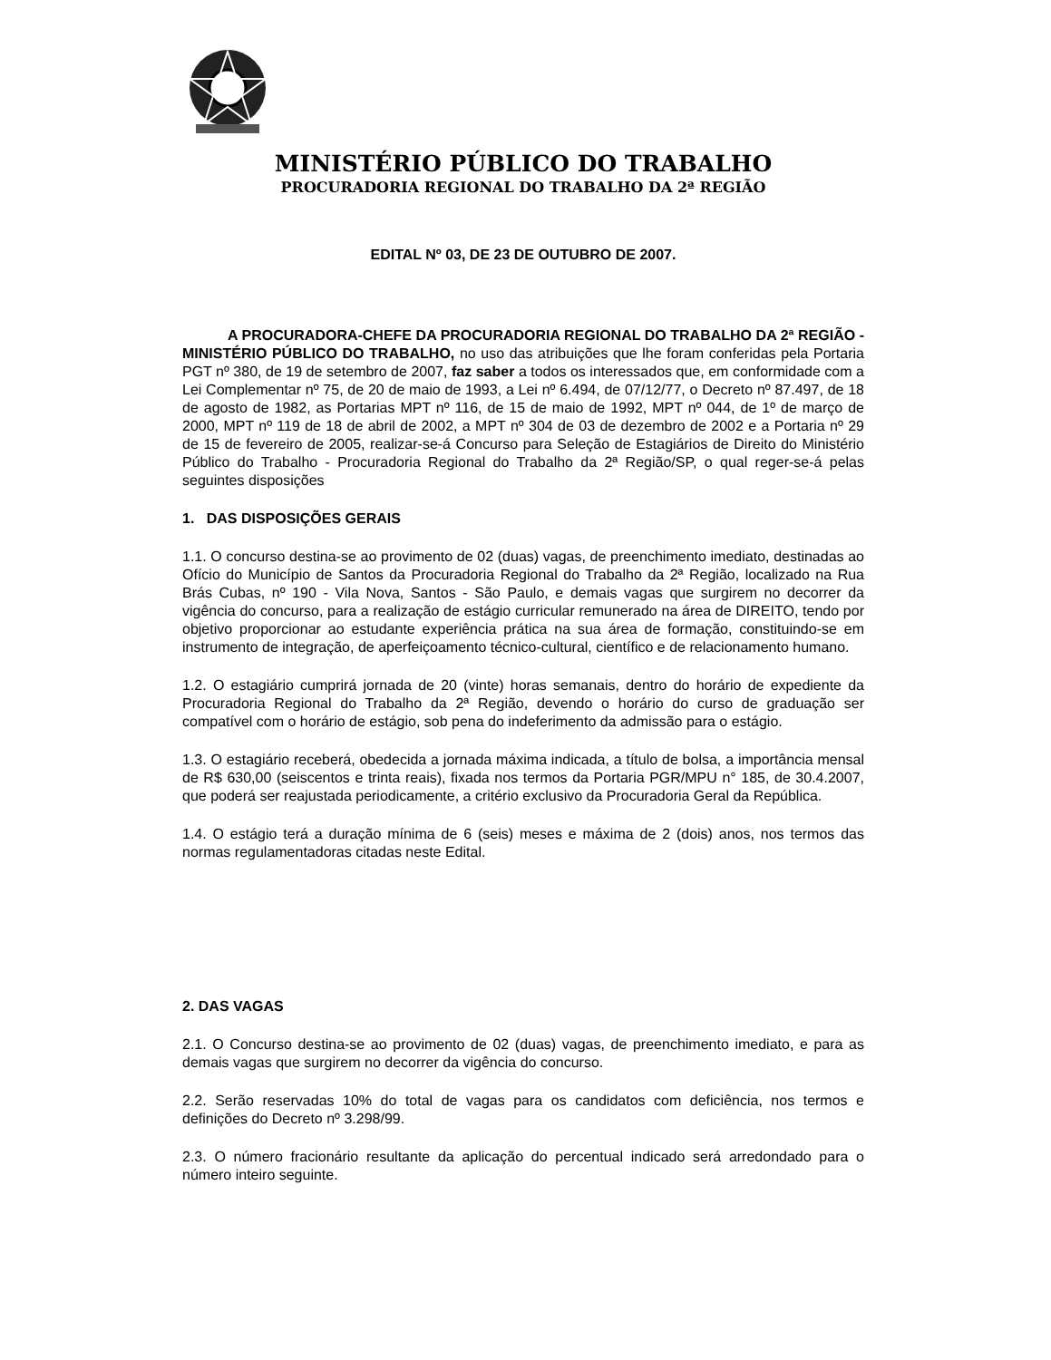MINISTÉRIO PÚBLICO DO TRABALHO
PROCURADORIA REGIONAL DO TRABALHO DA 2ª REGIÃO
EDITAL Nº 03, DE 23 DE OUTUBRO DE 2007.
A PROCURADORA-CHEFE DA PROCURADORIA REGIONAL DO TRABALHO DA 2ª REGIÃO - MINISTÉRIO PÚBLICO DO TRABALHO, no uso das atribuições que lhe foram conferidas pela Portaria PGT nº 380, de 19 de setembro de 2007, faz saber a todos os interessados que, em conformidade com a Lei Complementar nº 75, de 20 de maio de 1993, a Lei nº 6.494, de 07/12/77, o Decreto nº 87.497, de 18 de agosto de 1982, as Portarias MPT nº 116, de 15 de maio de 1992, MPT nº 044, de 1º de março de 2000, MPT nº 119 de 18 de abril de 2002, a MPT nº 304 de 03 de dezembro de 2002 e a Portaria nº 29 de 15 de fevereiro de 2005, realizar-se-á Concurso para Seleção de Estagiários de Direito do Ministério Público do Trabalho - Procuradoria Regional do Trabalho da 2ª Região/SP, o qual reger-se-á pelas seguintes disposições
1. DAS DISPOSIÇÕES GERAIS
1.1. O concurso destina-se ao provimento de 02 (duas) vagas, de preenchimento imediato, destinadas ao Ofício do Município de Santos da Procuradoria Regional do Trabalho da 2ª Região, localizado na Rua Brás Cubas, nº 190 - Vila Nova, Santos - São Paulo, e demais vagas que surgirem no decorrer da vigência do concurso, para a realização de estágio curricular remunerado na área de DIREITO, tendo por objetivo proporcionar ao estudante experiência prática na sua área de formação, constituindo-se em instrumento de integração, de aperfeiçoamento técnico-cultural, científico e de relacionamento humano.
1.2. O estagiário cumprirá jornada de 20 (vinte) horas semanais, dentro do horário de expediente da Procuradoria Regional do Trabalho da 2ª Região, devendo o horário do curso de graduação ser compatível com o horário de estágio, sob pena do indeferimento da admissão para o estágio.
1.3. O estagiário receberá, obedecida a jornada máxima indicada, a título de bolsa, a importância mensal de R$ 630,00 (seiscentos e trinta reais), fixada nos termos da Portaria PGR/MPU n° 185, de 30.4.2007, que poderá ser reajustada periodicamente, a critério exclusivo da Procuradoria Geral da República.
1.4. O estágio terá a duração mínima de 6 (seis) meses e máxima de 2 (dois) anos, nos termos das normas regulamentadoras citadas neste Edital.
2. DAS VAGAS
2.1. O Concurso destina-se ao provimento de 02 (duas) vagas, de preenchimento imediato, e para as demais vagas que surgirem no decorrer da vigência do concurso.
2.2. Serão reservadas 10% do total de vagas para os candidatos com deficiência, nos termos e definições do Decreto nº 3.298/99.
2.3. O número fracionário resultante da aplicação do percentual indicado será arredondado para o número inteiro seguinte.